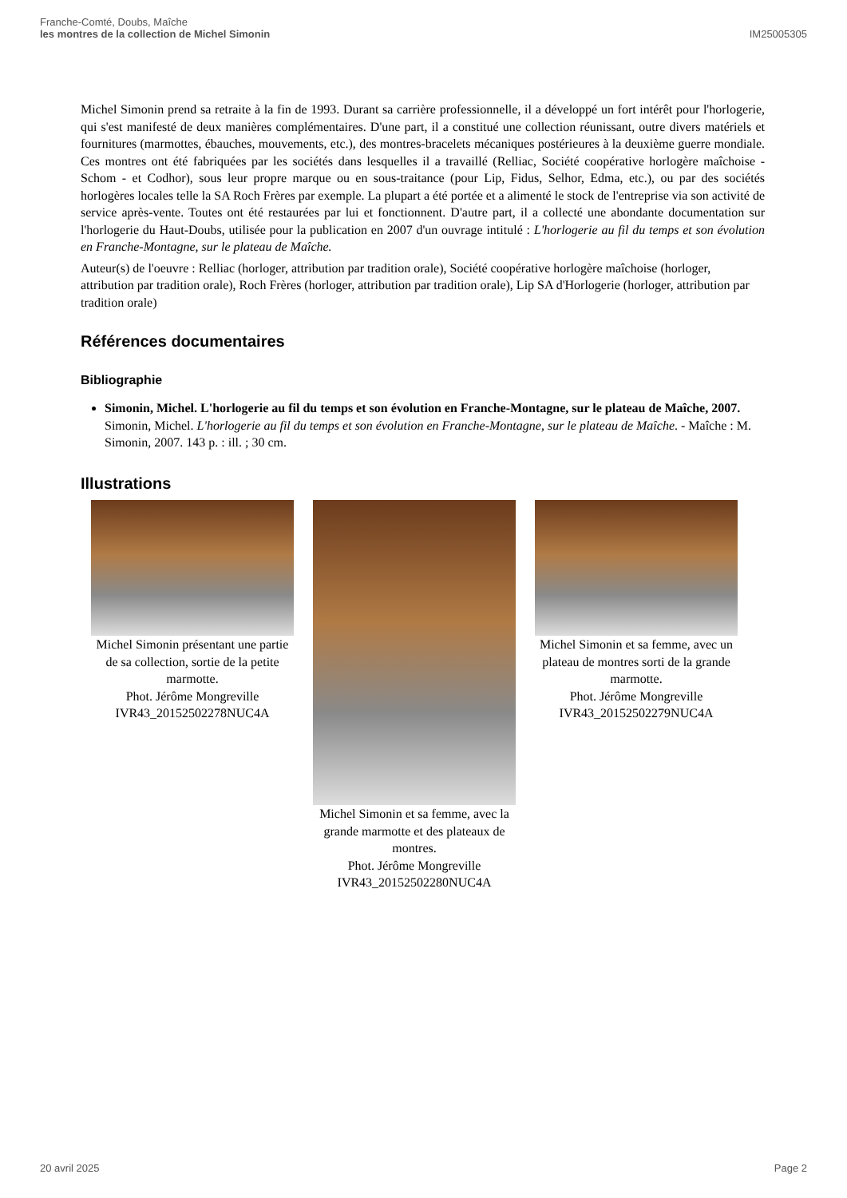Franche-Comté, Doubs, Maîche
les montres de la collection de Michel Simonin
IM25005305
Michel Simonin prend sa retraite à la fin de 1993. Durant sa carrière professionnelle, il a développé un fort intérêt pour l'horlogerie, qui s'est manifesté de deux manières complémentaires. D'une part, il a constitué une collection réunissant, outre divers matériels et fournitures (marmottes, ébauches, mouvements, etc.), des montres-bracelets mécaniques postérieures à la deuxième guerre mondiale. Ces montres ont été fabriquées par les sociétés dans lesquelles il a travaillé (Relliac, Société coopérative horlogère maîchoise - Schom - et Codhor), sous leur propre marque ou en sous-traitance (pour Lip, Fidus, Selhor, Edma, etc.), ou par des sociétés horlogères locales telle la SA Roch Frères par exemple. La plupart a été portée et a alimenté le stock de l'entreprise via son activité de service après-vente. Toutes ont été restaurées par lui et fonctionnent. D'autre part, il a collecté une abondante documentation sur l'horlogerie du Haut-Doubs, utilisée pour la publication en 2007 d'un ouvrage intitulé : L'horlogerie au fil du temps et son évolution en Franche-Montagne, sur le plateau de Maîche.
Auteur(s) de l'oeuvre : Relliac (horloger, attribution par tradition orale), Société coopérative horlogère maîchoise (horloger, attribution par tradition orale), Roch Frères (horloger, attribution par tradition orale), Lip SA d'Horlogerie (horloger, attribution par tradition orale)
Références documentaires
Bibliographie
Simonin, Michel. L'horlogerie au fil du temps et son évolution en Franche-Montagne, sur le plateau de Maîche, 2007.
Simonin, Michel. L'horlogerie au fil du temps et son évolution en Franche-Montagne, sur le plateau de Maîche. - Maîche : M. Simonin, 2007. 143 p. : ill. ; 30 cm.
Illustrations
Michel Simonin présentant une partie de sa collection, sortie de la petite marmotte.
Phot. Jérôme Mongreville
IVR43_20152502278NUC4A
Michel Simonin et sa femme, avec la grande marmotte et des plateaux de montres.
Phot. Jérôme Mongreville
IVR43_20152502280NUC4A
Michel Simonin et sa femme, avec un plateau de montres sorti de la grande marmotte.
Phot. Jérôme Mongreville
IVR43_20152502279NUC4A
20 avril 2025 Page 2